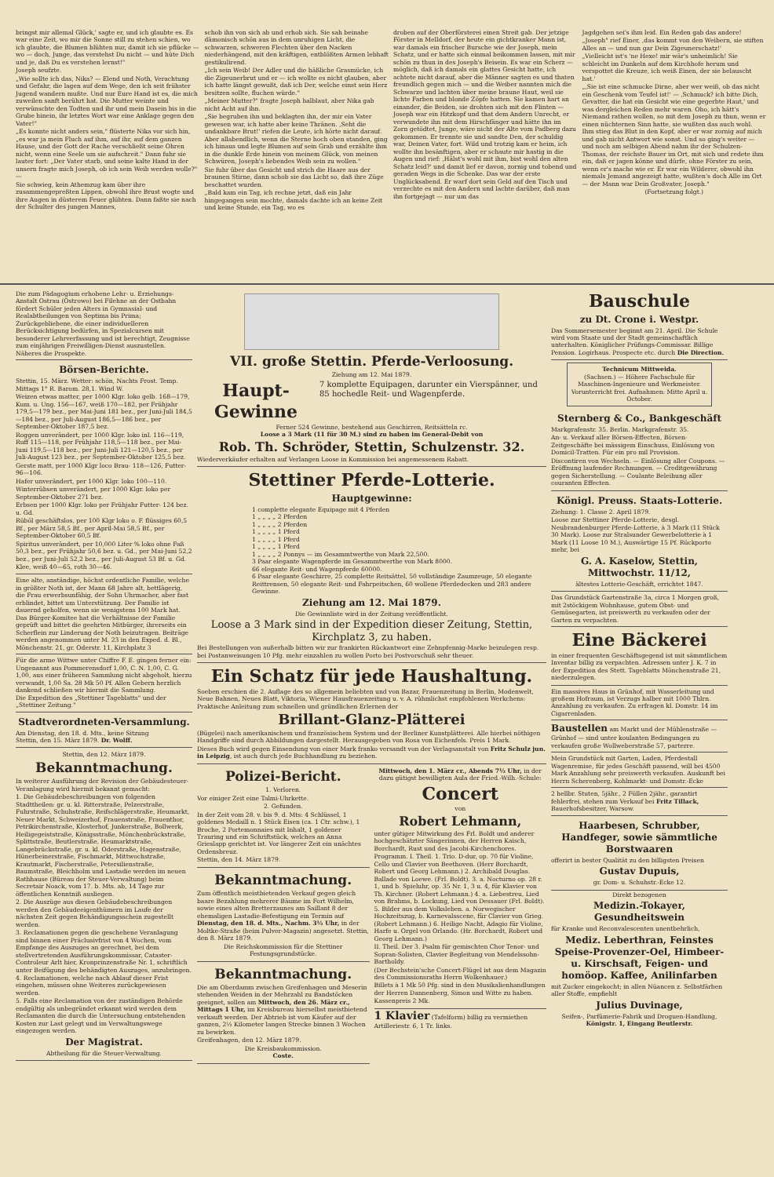bringst mir allemal Glück,' sagte er, und ich glaubte es. Es war eine Zeit, wo mir die Sonne still zu stehen schien, wo ich glaubte, die Blumen blühten nur, damit ich sie pflücke — wo — doch, Junge, das verstehst Du nicht — und hüte Dich und je, daß Du es verstehen lernst!"
Joseph seufzte.
„Wie sollte ich das, Nika? — Elend und Noth, Verachtung und Gefahr, die lagen auf dem Wege, den ich seit frühster Jugend wandern mußte. Und nur Eure Hand ist es, die mich zuweilen sanft berührt hat. Die Mutter weinte und verwünschte den Todten und ihr und mein Dasein bis in die Grube hinein, ihr letztes Wort war eine Anklage gegen den Vater!"
„Es konnte nicht anders sein," flüsterte Nika vor sich hin, „es war ja mein Fluch auf ihm, auf ihr, auf dem ganzen Hause, und der Gott der Rache verschließt seine Ohren nicht, wenn eine Seele um sie aufschreit." Dann fuhr sie lauter fort: „Der Vater starb, und seine kalte Hand in der unsern fragte mich Joseph, ob ich sein Weib werden wolle?" —
Sie schwieg, kein Athemzug kam über ihre zusammengepreßten Lippen, obwohl ihre Brust wogte und ihre Augen in düsterem Feuer glühten. Dann faßte sie nach der Schulter des jungen Mannes,
schob ihn von sich ab und erhob sich. Sie sah beinahe dämonisch schön aus in dem unruhigen Licht, die schwarzen, schweren Flechten über den Nacken niederhängend, mit den kräftigen, entblößten Armen lebhaft gestikulirend.
„Ich sein Weib! Der Adler und die häßliche Grasmücke, ich die Zigeunerbrut und er — ich wollte es nicht glauben, aber ich hatte längst gewußt, daß ich Der, welche einst sein Herz besitzen sollte, fluchen würde."
„Meiner Mutter?" fragte Joseph halblaut, aber Nika gab nicht Acht auf ihn.
„Sie begruben ihn und beklagten ihn, der mir ein Vater gewesen war, ich hatte aber keine Thränen. ‚Seht die undankbare Brut!' riefen die Leute, ich hörte nicht darauf. Aber allabendlich, wenn die Sterne hoch oben standen, ging ich hinaus und legte Blumen auf sein Grab und erzählte ihm in die dunkle Erde hinein von meinem Glück, von meinen Schwüren, Joseph's liebendes Weib sein zu wollen."
Sie fuhr über das Gesicht und strich die Haare aus der braunen Stirne, dann schob sie das Licht so, daß ihre Züge beschattet wurden.
„Bald kam ein Tag, ich rechne jetzt, daß ein Jahr hingegangen sein mochte, damals dachte ich an keine Zeit und keine Stunde, ein Tag, wo es
droben auf der Oberförsterei einen Streit gab. Der jetzige Förster in Melldorf, der heute ein gichtkranker Mann ist, war damals ein frischer Bursche wie der Joseph, mein Schatz, und er hatte sich einmal beikommen lassen, mit mir schön zu thun in des Joseph's Beisein. Es war ein Scherz — möglich, daß ich damals ein glattes Gesicht hatte, ich achtete nicht darauf, aber die Männer sagten es und thaten freundlich gegen mich — und die Weiber nannten mich die Schwarze und lachten über meine braune Haut, weil sie lichte Farben und blonde Zöpfe hatten. Sie kamen hart an einander, die Beiden, sie drohten sich mit den Flinten — Joseph war ein Hitzkopf und that dem Andern Unrecht, er verwundete ihn mit dem Hirschfänger und hätte ihn im Zorn getödtet, Junge, wäre nicht der Alte vom Padberg dazu gekommen. Er trennte sie und sandte Den, der schuldig war, Deinen Vater, fort. Wild und trotzig kam er heim, ich wollte ihn besänftigen, aber er schaute mir hastig in die Augen und rief: ‚Hälst's wohl mit ihm, bist wohl den alten Schatz leid?' und damit lief er davon, zornig und tobend und geraden Wegs in die Schenke. Das war der erste Unglücksabend. Er warf dort sein Geld auf den Tisch und verzechte es mit den Andern und lachte darüber, daß man ihn fortgejagt — nur um das
Jagdgehen sei's ihm leid. Ein Reden gab das andere!
„Joseph" rief Einer, ‚das kommt von den Weibern, sie stiften Alles an — und nun gar Dein Zigeunerschatz!'
„Vielleicht ist's 'ne Hexe! mir wär's unheimlich! Sie schleicht im Dunkeln auf dem Kirchhofe herum und verspottet die Kreuze, ich weiß Einen, der sie belauscht hat.'
„‚Sie ist eine schmucke Dirne, aber wer weiß, ob das nicht ein Geschenk vom Teufel ist!' — ‚Schmuck? ich bitte Dich, Gevatter, die hat ein Gesicht wie eine gegerbte Haut,' und was dergleichen Reden mehr waren. Oho, ich hätt's Niemand rathen wollen, so mit dem Joseph zu thun, wenn er einen nüchternen Sinn hatte, sie wußten das auch wohl. Ihm stieg das Blut in den Kopf, aber er war zornig auf mich und gab nicht Antwort wie sonst. Und so ging's weiter — und noch am selbigen Abend nahm ihr der Schulzen-Thomas, der reichste Bauer im Ort, mit sich und redete ihm ein, daß er jagen könne und dürfe, ohne Förster zu sein, wenn er's mache wie er. Er war ein Wilderer, obwohl ihn niemals Jemand angezeigt hatte, wußten's doch Alle im Ort — der Mann war Dein Großvater, Joseph."
(Fortsetzung folgt.)
Die zum Pädagogium erhobene Lehr- u. Erziehungs-Anstalt Ostrau (Ostrowo) bei Filehne an der Ostbahn fördert Schüler jeden Alters in Gymnasial- und Realabtheilungen von Septima bis Prima; Zurückgebliebene, die einer individuelleren Berücksichtigung bedürfen, in Spezialcursen mit besonderer Lehrverfassung und ist berechtigt, Zeugnisse zum einjährigen Freiwilligen-Dienst auszustellen. Näheres die Prospekte.
Börsen-Berichte.
Stettin, 15. März. Wetter: schön, Nachts Frost. Temp. Mittags 1° R. Barom. 28,1. Wind W.
Weizen etwas matter, per 1000 Klgr. loko gelb. 168—179, Kum. u. Ung. 156—167, weiß 170—182, per Frühjahr 179,5—179 bez., per Mai-Juni 181 bez., per Juni-Juli 184,5—184 bez., per Juli-August 186,5—186 bez., per September-Oktober 187,5 bez.
Roggen unverändert, per 1000 Klgr. loko inl. 116—119, Ruff 115—118, per Frühjahr 118,5—118 bez., per Mai-Juni 119,5—118 bez., per Juni-Juli 121—120,5 bez., per Juli-August 123 bez., per September-Oktober 125,5 bez.
Gerste matt, per 1000 Klgr loco Brau- 118—126, Futter- 96—106.
Hafer unverändert, per 1000 Klgr. loko 100—110.
Winterrübsen unverändert, per 1000 Klgr. loko per September-Oktober 271 bez.
Erbsen per 1000 Klgr. loko per Frühjahr Futter- 124 bez. u. Gd.
Rüböl geschäftslos, per 100 Klgr loko o. F. flüssiges 60,5 Bf., per März 58,5 Bf., per April-Mai 58,5 Bf., per September-Oktober 60,5 Bf.
Spiritus unverändert, per 10,000 Liter % loko ohne Faß 50,3 bez., per Frühjahr 50,6 bez. u. Gd., per Mai-Juni 52,2 bez., per Juni-Juli 52,2 bez., per Juli-August 53 Bf. u. Gd.
Klee, weiß 40—65, roth 30—46.
Eine alte, anständige, höchst ordentliche Familie, welche in größter Noth ist, der Mann 68 Jahre alt, bettlägerig, die Frau erwerbsunfähig, der Sohn Uhrmacher, aber fast erblindet, bittet um Unterstützung. Der Familie ist dauernd geholfen, wenn sie wenigstens 100 Mark hat. Das Bürger-Komitee hat die Verhältnisse der Familie geprüft und bittet die geehrten Mitbürger, ihrerseits ein Scherflein zur Linderung der Noth beizutragen. Beiträge werden angenommen unter M. 23 in den Exped. d. Bl., Mönchenstr. 21, gr. Oderstr. 11, Kirchplatz 3
Für die arme Wittwe unter Chiffre F. E. gingen ferner ein: Ungenannt aus Pommerensdorf 1,00, C. N. 1,00, C. G. 1,00, aus einer früheren Sammlung nicht abgeholt, hierzu verwandt, 1,00 Sa. 28 Mk 50 Pf. Allen Gebern herzlich dankend schließen wir hiermit die Sammlung.
Die Expedition des „Stettiner Tageblatts" und der „Stettiner Zeitung."
Stadtverordneten-Versammlung.
Am Dienstag, den 18. d. Mts., keine Sitzung
Stettin, den 15. März 1879. Dr. Wolff.
Stettin, den 12. März 1879.
Bekanntmachung.
In weiterer Ausführung der Revision der Gebäudesteuer-Veranlagung wird hiermit bekannt gemacht:
1. Die Gebäudebeschreibungen von folgenden Stadttheilen: gr. u. kl. Ritterstraße, Pelzerstraße, Fuhrstraße, Schuhstraße, Reifschlägerstraße, Heumarkt, Neuer Markt, Schweizerhof, Frauenstraße, Frauenthor, Petrikirchenstraße, Klosterhof, Junkerstraße, Bollwerk, Heiligegeiststraße, Königsstraße, Mönchenbrückstraße, Splittstraße, Beutlerstraße, Heumarktstraße, Langebrückstraße, gr. u. kl. Oderstraße, Hagenstraße, Hünerbeinerstraße, Fischmarkt, Mittwochstraße, Krautmarkt, Fischerstraße, Petersilienstraße, Baumstraße, Bleichholm und Lastadie werden im neuen Rathhause (Büreau der Steuer-Verwaltung) beim Secretair Noack, vom 17. b. Mts. ab, 14 Tage zur öffentlichen Kenntniß ausliegen.
2. Die Auszüge aus diesen Gebäudebeschreibungen werden den Gebäudeeigenthümern im Laufe der nächsten Zeit gegen Behändigungsschein zugestellt werden.
3. Reclamationen gegen die geschehene Veranlagung sind binnen einer Präclusivfrist von 4 Wochen, vom Empfange des Auszuges an gerechnet, bei dem stellvertretenden Ausführungskommissar, Cataster-Controleur Arlt hier, Kronprinzenstraße Nr. 1, schriftlich unter Beifügung des behändigten Auszuges, anzubringen.
4. Reclamationen, welche nach Ablauf dieser Frist eingehen, müssen ohne Weiteres zurückgewiesen werden.
5. Falls eine Reclamation von der zuständigen Behörde endgültig als unbegründet erkannt wird werden dem Reclamanten die durch die Untersuchung entstehenden Kosten zur Last gelegt und im Verwaltungswege eingezogen werden.
Der Magistrat.
Abtheilung für die Steuer-Verwaltung.
VII. große Stettin. Pferde-Verloosung.
Ziehung am 12. Mai 1879.
Haupt-Gewinne
7 komplette Equipagen, darunter ein Vierspänner, und 85 hochedle Reit- und Wagenpferde.
Ferner 524 Gewinne, bestehend aus Geschirren, Reitsätteln rc.
Loose a 3 Mark (11 für 30 M.) sind zu haben im General-Debit von
Rob. Th. Schröder, Stettin, Schulzenstr. 32.
Wiederverkäufer erhalten auf Verlangen Loose in Kommission bei angemessenem Rabatt.
Stettiner Pferde-Lotterie.
Hauptgewinne:
1 complette elegante Equipage mit 4 Pferden
1 „ „ „ „ 2 Pferden
1 „ „ „ „ 2 Pferden
1 „ „ „ „ 1 Pferd
1 „ „ „ „ 1 Pferd
1 „ „ „ „ 1 Pferd
1 „ „ „ „ 2 Ponnys — im Gesammtwerthe von Mark 22,500.
3 Paar elegante Wagenpferde im Gesammtwerthe von Mark 8000.
66 elegante Reit- und Wagenpferde 60000.
6 Paar elegante Geschirre, 25 complette Reitsättel, 50 vollständige Zaumzeuge, 50 elegante Reittrensen, 50 elegante Reit- und Fahrpeitschen, 60 wollene Pferdedecken und 283 andere Gewinne.
Ziehung am 12. Mai 1879.
Die Gewinnliste wird in der Zeitung veröffentlicht.
Loose a 3 Mark sind in der Expedition dieser Zeitung, Stettin, Kirchplatz 3, zu haben.
Bei Bestellungen von außerhalb bitten wir zur frankirten Rückantwort eine Zehnpfennig-Marke beizulegen resp. bei Postanweisungen 10 Pfg. mehr einzahlen zu wollen Porto bei Postvorschuß sehr theuer.
Ein Schatz für jede Haushaltung.
Soeben erschien die 2. Auflage des so allgemein beliebten und von Bazar, Frauenzeitung in Berlin, Modenwelt, Neue Bahnen, Neues Blatt, Viktoria, Wiener Hausfrauenzeitung u. v. A. rühmlichst empfohlenen Werkchens: Praktische Anleitung zum schnellen und gründlichen Erlernen der
Brillant-Glanz-Plätterei
(Bügelei) nach amerikanischem und französischem System und der Berliner Kunstplätterei. Alle hierbei nöthigen Handgriffe sind durch Abbildungen dargestellt. Herausgegeben von Rosa von Eichenfels. Preis 1 Mark.
Dieses Buch wird gegen Einsendung von einer Mark franko versandt von der Verlagsanstalt von Fritz Schulz jun. in Leipzig, ist auch durch jede Buchhandlung zu beziehen.
Polizei-Bericht.
1. Verloren.
Vor einiger Zeit eine Talmi-Uhrkette.
2. Gefunden.
In der Zeit vom 28. v. bis 9. d. Mts: 4 Schlüssel, 1 goldenes Medaill n. 1 Stück Eisen (ca. 1 Ctr. schw.), 1 Broche, 2 Portemonnaies mit Inhalt, 1 goldener Trauring und ein Schriftstück, welches an Anna Grieslapp gerichtet ist. Vor längerer Zeit ein unächtes Ordensbreuz.
Stettin, den 14. März 1879.
Bekanntmachung.
Zum öffentlich meistbietenden Verkauf gegen gleich baare Bezahlung mehrerer Bäume im Fort Wilhelm, sowie eines alten Bretterzaunes am Saillant 8 der ehemaligen Lastadie-Befestigung ein Termin auf Dienstag, den 18. d. Mts., Nachm. 3½ Uhr, in der Moltke-Straße (beim Pulver-Magazin) angesetzt. Stettin, den 8. März 1879.
Die Reichskommission für die Stettiner Festungsgrundstücke.
Bekanntmachung.
Die am Oberdamm zwischen Greifenhagen und Meserin stehenden Weiden in der Mehrzahl zu Bandstöcken geeignet, sollen am Mittwoch, den 26. März cr., Mittags 1 Uhr, im Kreisbureau hierselbst meistbietend verkauft werden. Der Abtrieb ist vom Käufer auf der ganzen, 2½ Kilometer langen Strecke binnen 3 Wochen zu bewirken.
Greifenhagen, den 12. März 1879.
Die Kreisbaukommission.
Coste.
Mittwoch, den 1. März cr., Abends 7½ Uhr, in der dazu gütigst bewilligten Aula der Fried.-Wilh.-Schule:
Concert
von
Robert Lehmann,
unter gütiger Mitwirkung des Frl. Boldt und anderer hochgeschätzter Sängerinnen, der Herren Kaisch, Borchardt, Rust und des Jacobi-Kirchenchores.
Programm. I. Theil. 1. Trio. D-dur, op. 70 für Violine, Cello und Clavier von Beethoven. (Herr Borchardt, Robert und Georg Lehmann.) 2. Archibald Douglas. Ballade von Loewe. (Frl. Boldt). 3. a. Nocturno op. 28 r. 1, und b. Spieluhr, op. 35 Nr. 1, 3 u. 4, für Klavier von Th. Kirchner. (Robert Lehmann.) 4. a. Liebestreu, Lied von Brahms, b. Lockung, Lied von Dessauer (Frl. Boldt). 5. Bilder aus dem Volksleben. a. Norwegischer Hochzeitszug, b. Karnevalsscene, für Clavier von Grieg. (Robert Lehmann.) 6. Heilige Nacht, Adagio für Violine, Harfe u. Orgel von Orlando. (Hr. Borchardt, Robert und Georg Lehmann.)
II. Theil. Der 3. Psalm für gemischten Chor Tenor- und Sopran-Solisten, Clavier Begleitung von Mendelssohn-Bartholdy.
(Der Bechstein'sche Concert-Flügel ist aus dem Magazin des Commissionsraths Herrn Wolkenhauer.)
Billets à 1 Mk 50 Pfg. sind in den Musikalienhandlungen der Herren Dannenberg, Simon und Witte zu haben.
Kassenpreis 2 Mk.
1 Klavier (Tafelform) billig zu vermiethen Artilleriestr. 6, 1 Tr. links.
Bauschule
zu Dt. Crone i. Westpr.
Das Sommersemester beginnt am 21. April. Die Schule wird vom Staate und der Stadt gemeinschaftlich unterhalten. Königlicher Prüfungs-Commissar. Billige Pension. Logirhaus. Prospecte etc. durch Die Direction.
Technicum Mittweida.
(Sachsen.) — Höhere Fachschule für Maschinen-Ingenieure und Werkmeister. Vorunterricht frei. Aufnahmen: Mitte April u. October.
Sternberg & Co., Bankgeschäft
Markgrafenstr. 35. Berlin. Markgrafenstr. 35.
An- u. Verkauf aller Börsen-Effecten, Börsen-Zeitgeschäfte bei mässigem Einschuss, Einlösung von Domicil-Tratten. Für ein pro mil Provision.
Discontiren von Wechseln. — Einlösung aller Coupons. — Eröffnung laufender Rechnungen. — Creditgewährung gegen Sicherstellung. — Coulante Beleihung aller couranten Effecten.
Königl. Preuss. Staats-Lotterie.
Ziehung: 1. Classe 2. April 1879.
Loose zur Stettiner Pferde-Lotterie, desgl. Neubrandenburger Pferde-Lotterie, à 3 Mark (11 Stück 30 Mark). Loose zur Stralsunder Gewerbelotterie à 1 Mark (11 Loose 10 M.), Auswärtige 15 Pf. Rückporto mehr, bei
G. A. Kaselow, Stettin, Mittwochstr. 11/12,
ältestes Lotterie-Geschäft, errichtet 1847.
Das Grundstück Gartenstraße 3a, circa 1 Morgen groß, mit 2stöckigem Wohnhause, gutem Obst- und Gemüsegarten, ist preiswerth zu verkaufen oder der Garten zu verpachten.
Eine Bäckerei
in einer frequenten Geschäftsgegend ist mit sämmtlichem Inventar billig zu verpachten. Adressen unter J. K. 7 in der Expedition des Stett. Tageblatts Mönchenstraße 21, niederzulegen.
Ein massives Haus in Grünhof, mit Wasserleitung und großem Hofraum, ist Verzugs halber mit 1000 Thlrn. Anzahlung zu verkaufen. Zu erfragen kl. Domstr. 14 im Cigarrenladen.
Baustellen am Markt und der Mühlenstraße — Grünhof — sind unter koulanten Bedingungen zu verkaufen große Wollweberstraße 57, parterre.
Mein Grundstück mit Garten, Laden, Pferdestall Wagenremise, für jedes Geschäft passend, will bei 4500 Mark Anzahlung sehr preiswerth verkaufen. Auskunft bei Herrn Scherenberg, Kohlmarkt- und Domstr.-Ecke
2 hellbr. Stuten, 5jähr., 2 Füllen 2jähr., garantirt fehlerfrei, stehen zum Verkauf bei Fritz Tillack, Bauerhofsbesitzer, Warsow.
Haarbesen, Schrubber, Handfeger, sowie sämmtliche Borstwaaren
offerirt in bester Qualität zu den billigsten Preisen
Gustav Dupuis,
gr. Dom- u. Schuhstr.-Ecke 12.
Direkt bezogenen
Medizin.-Tokayer, Gesundheitswein
für Kranke und Reconvalescenten unentbehrlich,
Mediz. Leberthran, Feinstes Speise-Provenzer-Oel, Himbeer- u. Kirschsaft, Feigen- und homöop. Kaffee, Anilinfarben
mit Zucker eingekocht; in allen Nüancen z. Selbstfärben aller Stoffe, empfiehlt
Julius Duvinage,
Seifen-, Parfümerie-Fabrik und Droguen-Handlung,
Königstr. 1, Eingang Beutlerstr.